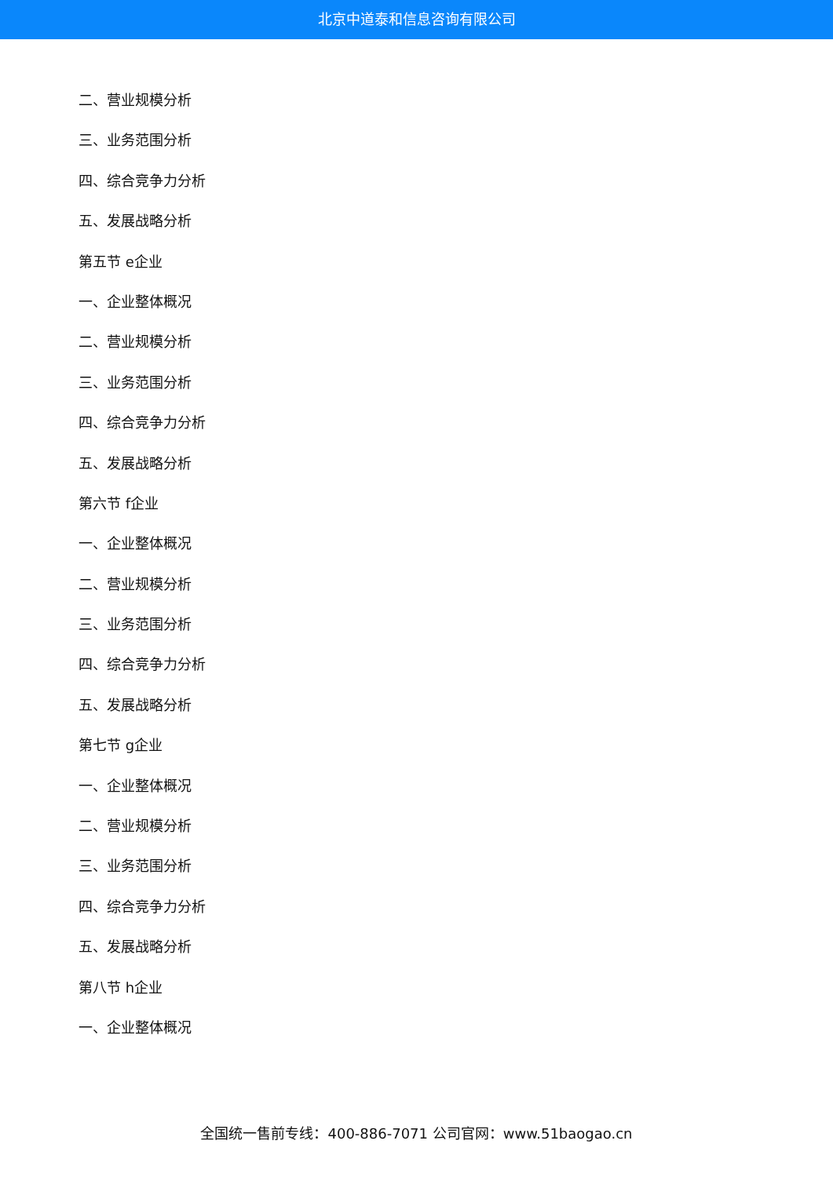北京中道泰和信息咨询有限公司
二、营业规模分析
三、业务范围分析
四、综合竞争力分析
五、发展战略分析
第五节 e企业
一、企业整体概况
二、营业规模分析
三、业务范围分析
四、综合竞争力分析
五、发展战略分析
第六节 f企业
一、企业整体概况
二、营业规模分析
三、业务范围分析
四、综合竞争力分析
五、发展战略分析
第七节 g企业
一、企业整体概况
二、营业规模分析
三、业务范围分析
四、综合竞争力分析
五、发展战略分析
第八节 h企业
一、企业整体概况
全国统一售前专线：400-886-7071 公司官网：www.51baogao.cn